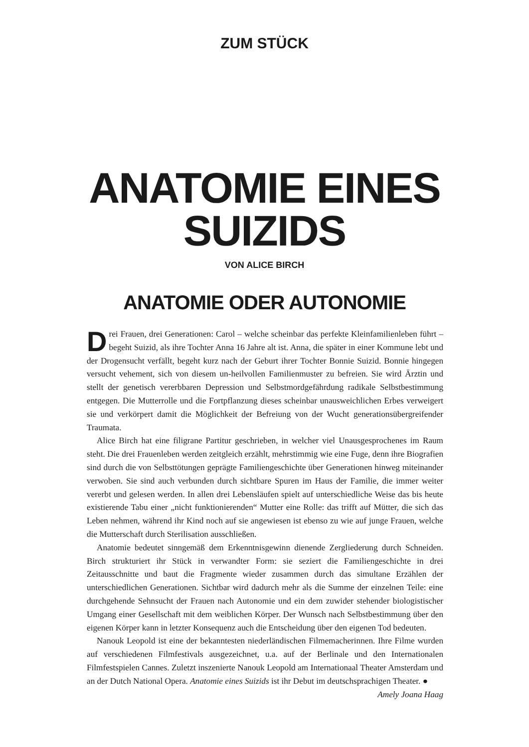ZUM STÜCK
ANATOMIE EINES
SUIZIDS
VON ALICE BIRCH
ANATOMIE ODER AUTONOMIE
Drei Frauen, drei Generationen: Carol – welche scheinbar das perfekte Kleinfamilienleben führt – begeht Suizid, als ihre Tochter Anna 16 Jahre alt ist. Anna, die später in einer Kommune lebt und der Drogensucht verfällt, begeht kurz nach der Geburt ihrer Tochter Bonnie Suizid. Bonnie hingegen versucht vehement, sich von diesem un-heilvollen Familienmuster zu befreien. Sie wird Ärztin und stellt der genetisch vererbbaren Depression und Selbstmordgefährdung radikale Selbstbestimmung entgegen. Die Mutterrolle und die Fortpflanzung dieses scheinbar unausweichlichen Erbes verweigert sie und verkörpert damit die Möglichkeit der Befreiung von der Wucht generationsübergreifender Traumata.
Alice Birch hat eine filigrane Partitur geschrieben, in welcher viel Unausgesprochenes im Raum steht. Die drei Frauenleben werden zeitgleich erzählt, mehrstimmig wie eine Fuge, denn ihre Biografien sind durch die von Selbsttötungen geprägte Familiengeschichte über Generationen hinweg miteinander verwoben. Sie sind auch verbunden durch sichtbare Spuren im Haus der Familie, die immer weiter vererbt und gelesen werden. In allen drei Lebensläufen spielt auf unterschiedliche Weise das bis heute existierende Tabu einer „nicht funktionierenden“ Mutter eine Rolle: das trifft auf Mütter, die sich das Leben nehmen, während ihr Kind noch auf sie angewiesen ist ebenso zu wie auf junge Frauen, welche die Mutterschaft durch Sterilisation ausschließen.
Anatomie bedeutet sinngemäß dem Erkenntnisgewinn dienende Zergliederung durch Schneiden. Birch strukturiert ihr Stück in verwandter Form: sie seziert die Familiengeschichte in drei Zeitausschnitte und baut die Fragmente wieder zusammen durch das simultane Erzählen der unterschiedlichen Generationen. Sichtbar wird dadurch mehr als die Summe der einzelnen Teile: eine durchgehende Sehnsucht der Frauen nach Autonomie und ein dem zuwider stehender biologistischer Umgang einer Gesellschaft mit dem weiblichen Körper. Der Wunsch nach Selbstbestimmung über den eigenen Körper kann in letzter Konsequenz auch die Entscheidung über den eigenen Tod bedeuten.
Nanouk Leopold ist eine der bekanntesten niederländischen Filmemacherinnen. Ihre Filme wurden auf verschiedenen Filmfestivals ausgezeichnet, u.a. auf der Berlinale und den Internationalen Filmfestspielen Cannes. Zuletzt inszenierte Nanouk Leopold am Internationaal Theater Amsterdam und an der Dutch National Opera. Anatomie eines Suizids ist ihr Debut im deutschsprachigen Theater. ●
Amely Joana Haag